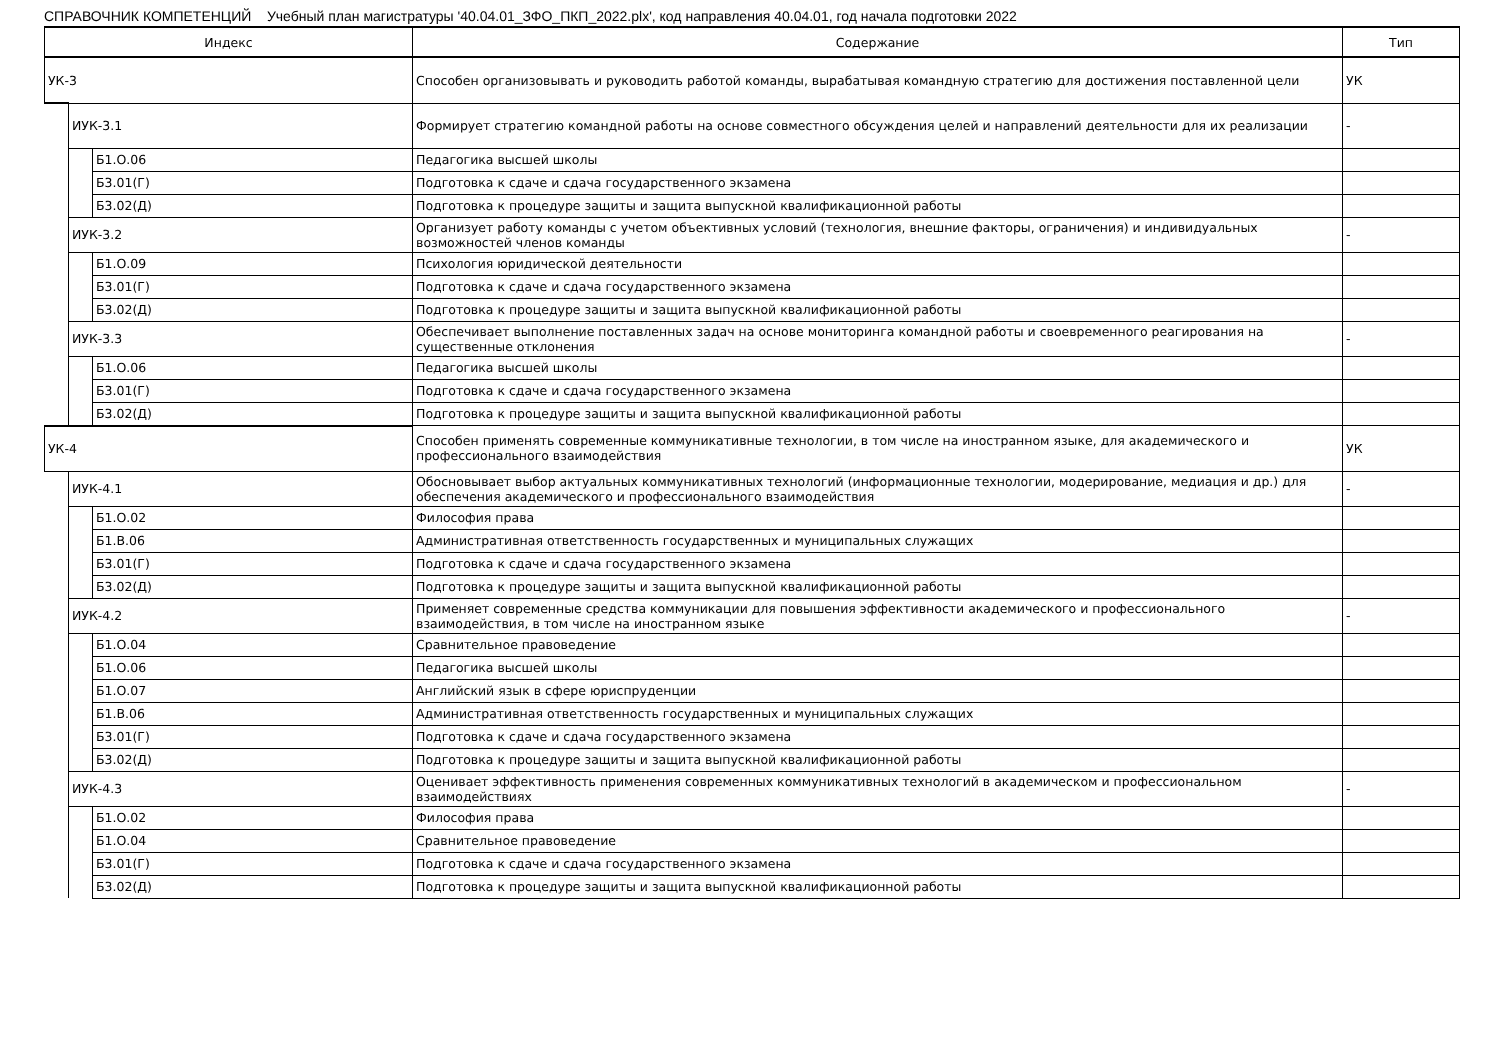СПРАВОЧНИК КОМПЕТЕНЦИЙ Учебный план магистратуры '40.04.01_ЗФО_ПКП_2022.plx', код направления 40.04.01, год начала подготовки 2022
| Индекс | | | Содержание | Тип |
| --- | --- | --- | --- | --- |
| УК-3 | | | Способен организовывать и руководить работой команды, вырабатывая командную стратегию для достижения поставленной цели | УК |
| | ИУК-3.1 | | Формирует стратегию командной работы на основе совместного обсуждения целей и направлений деятельности для их реализации | - |
| | | Б1.О.06 | Педагогика высшей школы | |
| | | Б3.01(Г) | Подготовка к сдаче и сдача государственного экзамена | |
| | | Б3.02(Д) | Подготовка к процедуре защиты и защита выпускной квалификационной работы | |
| | ИУК-3.2 | | Организует работу команды с учетом объективных условий (технология, внешние факторы, ограничения) и индивидуальных возможностей членов команды | - |
| | | Б1.О.09 | Психология юридической деятельности | |
| | | Б3.01(Г) | Подготовка к сдаче и сдача государственного экзамена | |
| | | Б3.02(Д) | Подготовка к процедуре защиты и защита выпускной квалификационной работы | |
| | ИУК-3.3 | | Обеспечивает выполнение поставленных задач на основе мониторинга командной работы и своевременного реагирования на существенные отклонения | - |
| | | Б1.О.06 | Педагогика высшей школы | |
| | | Б3.01(Г) | Подготовка к сдаче и сдача государственного экзамена | |
| | | Б3.02(Д) | Подготовка к процедуре защиты и защита выпускной квалификационной работы | |
| УК-4 | | | Способен применять современные коммуникативные технологии, в том числе на иностранном языке, для академического и профессионального взаимодействия | УК |
| | ИУК-4.1 | | Обосновывает выбор актуальных коммуникативных технологий (информационные технологии, модерирование, медиация и др.) для обеспечения академического и профессионального взаимодействия | - |
| | | Б1.О.02 | Философия права | |
| | | Б1.В.06 | Административная ответственность государственных и муниципальных служащих | |
| | | Б3.01(Г) | Подготовка к сдаче и сдача государственного экзамена | |
| | | Б3.02(Д) | Подготовка к процедуре защиты и защита выпускной квалификационной работы | |
| | ИУК-4.2 | | Применяет современные средства коммуникации для повышения эффективности академического и профессионального взаимодействия, в том числе на иностранном языке | - |
| | | Б1.О.04 | Сравнительное правоведение | |
| | | Б1.О.06 | Педагогика высшей школы | |
| | | Б1.О.07 | Английский язык в сфере юриспруденции | |
| | | Б1.В.06 | Административная ответственность государственных и муниципальных служащих | |
| | | Б3.01(Г) | Подготовка к сдаче и сдача государственного экзамена | |
| | | Б3.02(Д) | Подготовка к процедуре защиты и защита выпускной квалификационной работы | |
| | ИУК-4.3 | | Оценивает эффективность применения современных коммуникативных технологий в академическом и профессиональном взаимодействиях | - |
| | | Б1.О.02 | Философия права | |
| | | Б1.О.04 | Сравнительное правоведение | |
| | | Б3.01(Г) | Подготовка к сдаче и сдача государственного экзамена | |
| | | Б3.02(Д) | Подготовка к процедуре защиты и защита выпускной квалификационной работы | |